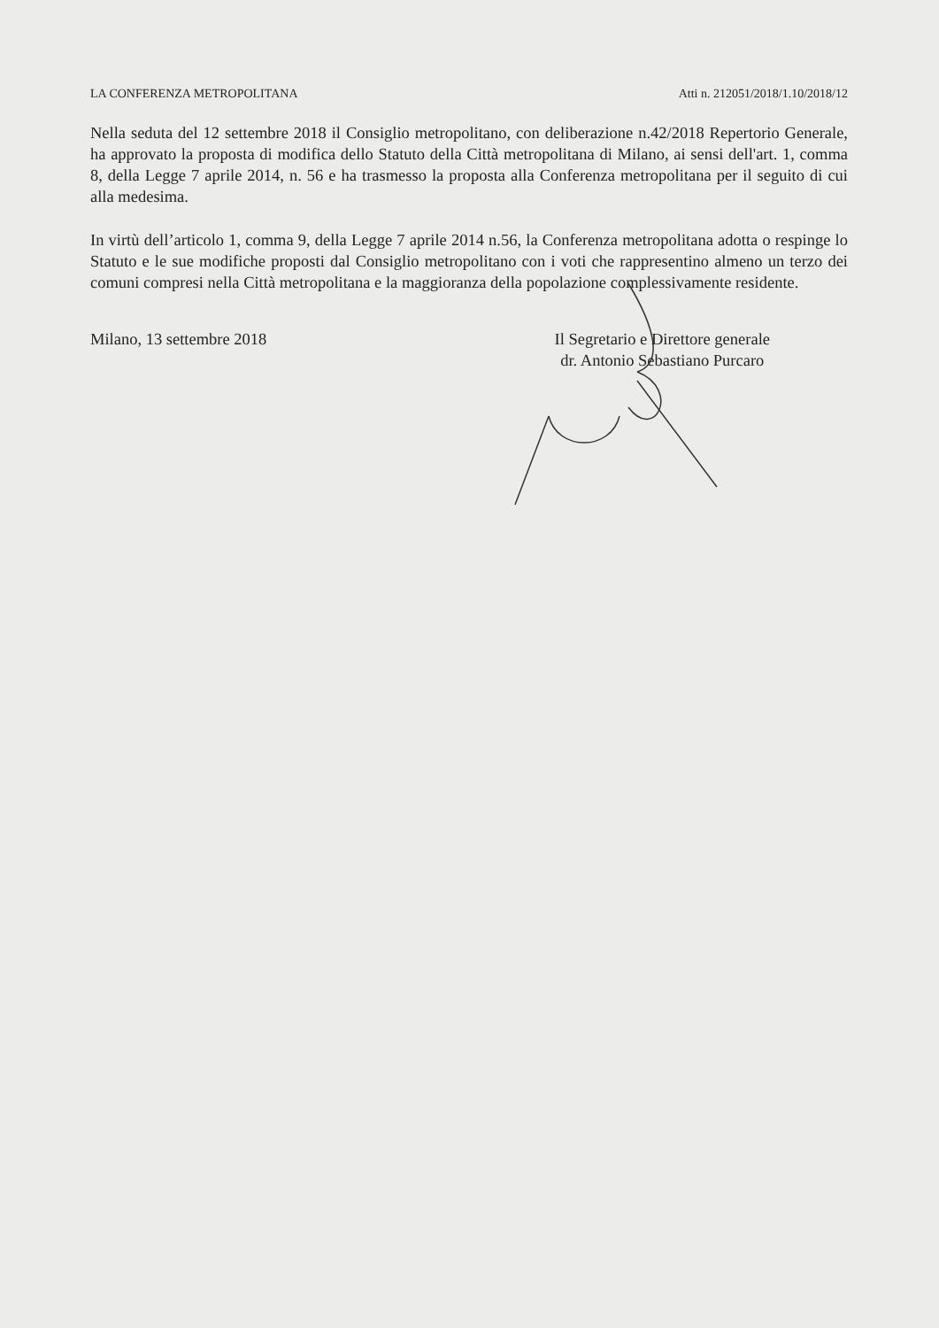LA CONFERENZA METROPOLITANA Atti n. 212051/2018/1.10/2018/12
Nella seduta del 12 settembre 2018 il Consiglio metropolitano, con deliberazione n.42/2018 Repertorio Generale, ha approvato la proposta di modifica dello Statuto della Città metropolitana di Milano, ai sensi dell'art. 1, comma 8, della Legge 7 aprile 2014, n. 56 e ha trasmesso la proposta alla Conferenza metropolitana per il seguito di cui alla medesima.
In virtù dell’articolo 1, comma 9, della Legge 7 aprile 2014 n.56, la Conferenza metropolitana adotta o respinge lo Statuto e le sue modifiche proposti dal Consiglio metropolitano con i voti che rappresentino almeno un terzo dei comuni compresi nella Città metropolitana e la maggioranza della popolazione complessivamente residente.
Milano, 13 settembre 2018 Il Segretario e Direttore generale
dr. Antonio Sebastiano Purcaro